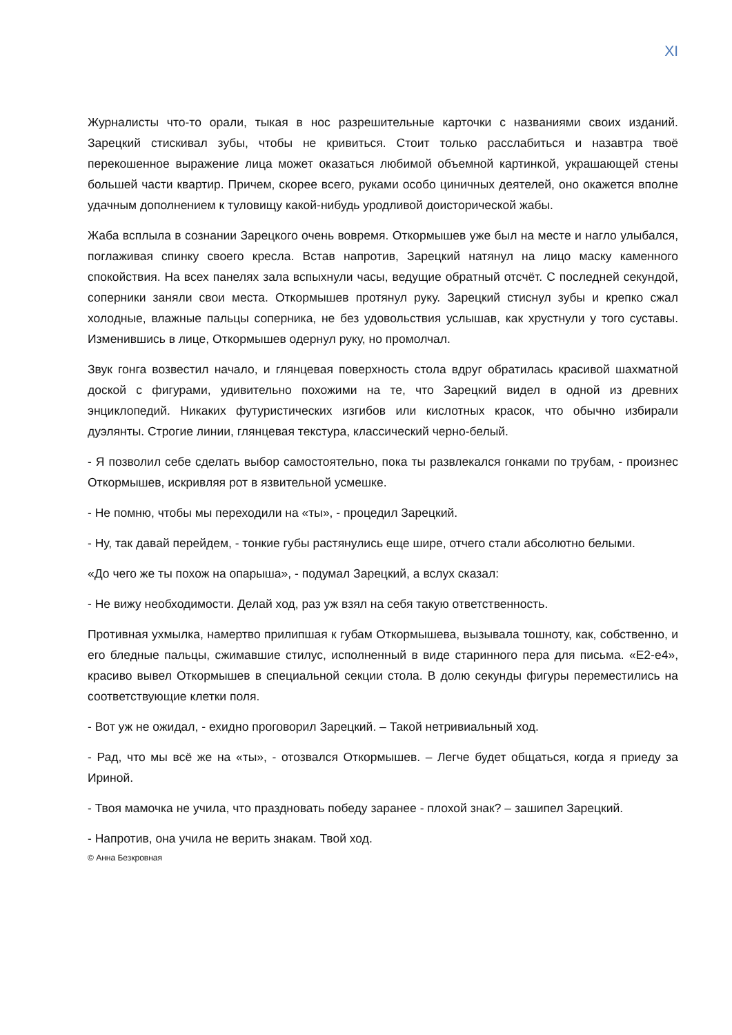XI
Журналисты что-то орали, тыкая в нос разрешительные карточки с названиями своих изданий. Зарецкий стискивал зубы, чтобы не кривиться. Стоит только расслабиться и назавтра твоё перекошенное выражение лица может оказаться любимой объемной картинкой, украшающей стены большей части квартир. Причем, скорее всего, руками особо циничных деятелей, оно окажется вполне удачным дополнением к туловищу какой-нибудь уродливой доисторической жабы.
Жаба всплыла в сознании Зарецкого очень вовремя. Откормышев уже был на месте и нагло улыбался, поглаживая спинку своего кресла. Встав напротив, Зарецкий натянул на лицо маску каменного спокойствия. На всех панелях зала вспыхнули часы, ведущие обратный отсчёт. С последней секундой, соперники заняли свои места. Откормышев протянул руку. Зарецкий стиснул зубы и крепко сжал холодные, влажные пальцы соперника, не без удовольствия услышав, как хрустнули у того суставы. Изменившись в лице, Откормышев одернул руку, но промолчал.
Звук гонга возвестил начало, и глянцевая поверхность стола вдруг обратилась красивой шахматной доской с фигурами, удивительно похожими на те, что Зарецкий видел в одной из древних энциклопедий. Никаких футуристических изгибов или кислотных красок, что обычно избирали дуэлянты. Строгие линии, глянцевая текстура, классический черно-белый.
- Я позволил себе сделать выбор самостоятельно, пока ты развлекался гонками по трубам, - произнес Откормышев, искривляя рот в язвительной усмешке.
- Не помню, чтобы мы переходили на «ты», - процедил Зарецкий.
- Ну, так давай перейдем, - тонкие губы растянулись еще шире, отчего стали абсолютно белыми.
«До чего же ты похож на опарыша», - подумал Зарецкий, а вслух сказал:
- Не вижу необходимости. Делай ход, раз уж взял на себя такую ответственность.
Противная ухмылка, намертво прилипшая к губам Откормышева, вызывала тошноту, как, собственно, и его бледные пальцы, сжимавшие стилус, исполненный в виде старинного пера для письма. «Е2-е4», красиво вывел Откормышев в специальной секции стола. В долю секунды фигуры переместились на соответствующие клетки поля.
- Вот уж не ожидал, - ехидно проговорил Зарецкий. – Такой нетривиальный ход.
- Рад, что мы всё же на «ты», - отозвался Откормышев. – Легче будет общаться, когда я приеду за Ириной.
- Твоя мамочка не учила, что праздновать победу заранее - плохой знак? – зашипел Зарецкий.
- Напротив, она учила не верить знакам. Твой ход.
© Анна Безкровная